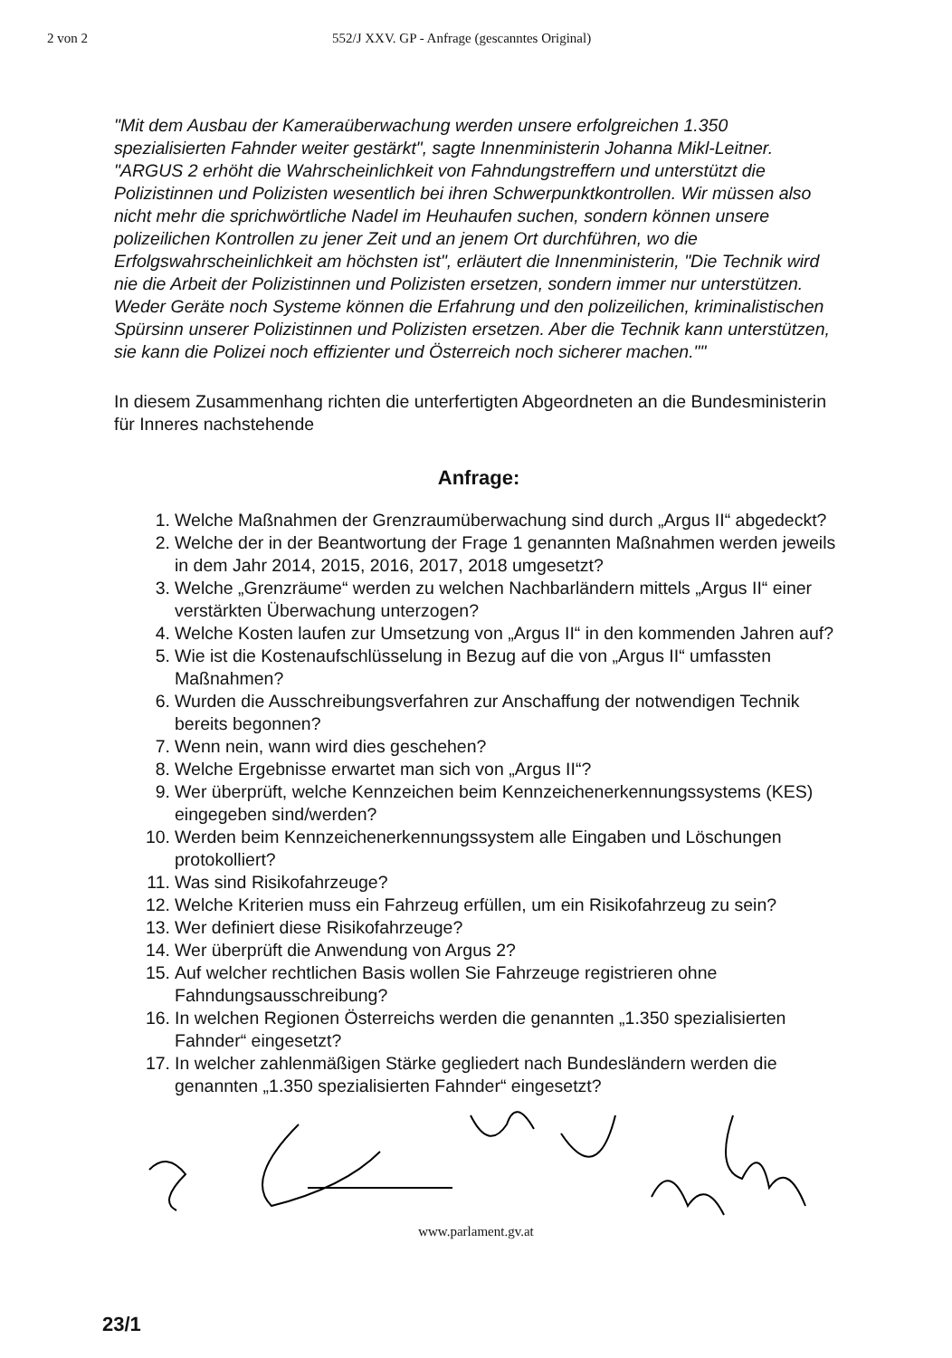2 von 2 552/J XXV. GP - Anfrage (gescanntes Original)
"Mit dem Ausbau der Kameraüberwachung werden unsere erfolgreichen 1.350 spezialisierten Fahnder weiter gestärkt", sagte Innenministerin Johanna Mikl-Leitner. "ARGUS 2 erhöht die Wahrscheinlichkeit von Fahndungstreffern und unterstützt die Polizistinnen und Polizisten wesentlich bei ihren Schwerpunktkontrollen. Wir müssen also nicht mehr die sprichwörtliche Nadel im Heuhaufen suchen, sondern können unsere polizeilichen Kontrollen zu jener Zeit und an jenem Ort durchführen, wo die Erfolgswahrscheinlichkeit am höchsten ist", erläutert die Innenministerin, "Die Technik wird nie die Arbeit der Polizistinnen und Polizisten ersetzen, sondern immer nur unterstützen. Weder Geräte noch Systeme können die Erfahrung und den polizeilichen, kriminalistischen Spürsinn unserer Polizistinnen und Polizisten ersetzen. Aber die Technik kann unterstützen, sie kann die Polizei noch effizienter und Österreich noch sicherer machen.""
In diesem Zusammenhang richten die unterfertigten Abgeordneten an die Bundesministerin für Inneres nachstehende
Anfrage:
1. Welche Maßnahmen der Grenzraumüberwachung sind durch „Argus II“ abgedeckt?
2. Welche der in der Beantwortung der Frage 1 genannten Maßnahmen werden jeweils in dem Jahr 2014, 2015, 2016, 2017, 2018 umgesetzt?
3. Welche „Grenzräume“ werden zu welchen Nachbarländern mittels „Argus II“ einer verstärkten Überwachung unterzogen?
4. Welche Kosten laufen zur Umsetzung von „Argus II“ in den kommenden Jahren auf?
5. Wie ist die Kostenaufschlüsselung in Bezug auf die von „Argus II“ umfassten Maßnahmen?
6. Wurden die Ausschreibungsverfahren zur Anschaffung der notwendigen Technik bereits begonnen?
7. Wenn nein, wann wird dies geschehen?
8. Welche Ergebnisse erwartet man sich von „Argus II“?
9. Wer überprüft, welche Kennzeichen beim Kennzeichenerkennungssystems (KES) eingegeben sind/werden?
10. Werden beim Kennzeichenerkennungssystem alle Eingaben und Löschungen protokolliert?
11. Was sind Risikofahrzeuge?
12. Welche Kriterien muss ein Fahrzeug erfüllen, um ein Risikofahrzeug zu sein?
13. Wer definiert diese Risikofahrzeuge?
14. Wer überprüft die Anwendung von Argus 2?
15. Auf welcher rechtlichen Basis wollen Sie Fahrzeuge registrieren ohne Fahndungsausschreibung?
16. In welchen Regionen Österreichs werden die genannten „1.350 spezialisierten Fahnder“ eingesetzt?
17. In welcher zahlenmäßigen Stärke gegliedert nach Bundesländern werden die genannten „1.350 spezialisierten Fahnder“ eingesetzt?
23/1
www.parlament.gv.at